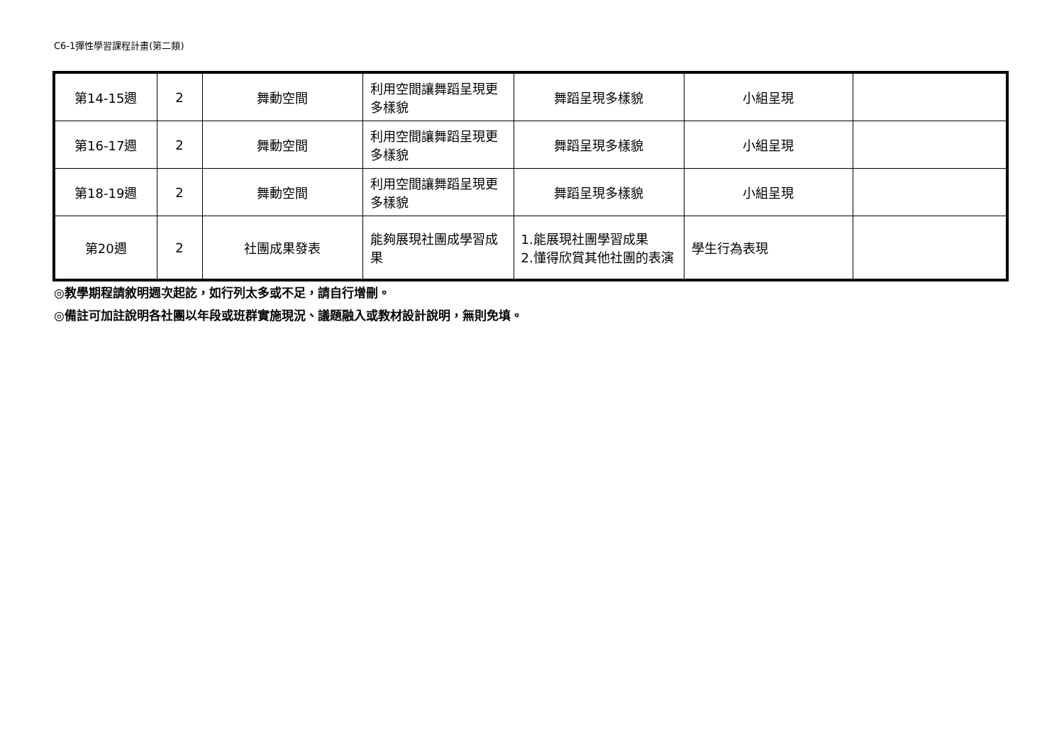C6-1彈性學習課程計畫(第二類)
| 第14-15週 | 2 | 舞動空間 | 利用空間讓舞蹈呈現更多樣貌 | 舞蹈呈現多樣貌 | 小組呈現 | |
| 第16-17週 | 2 | 舞動空間 | 利用空間讓舞蹈呈現更多樣貌 | 舞蹈呈現多樣貌 | 小組呈現 | |
| 第18-19週 | 2 | 舞動空間 | 利用空間讓舞蹈呈現更多樣貌 | 舞蹈呈現多樣貌 | 小組呈現 | |
| 第20週 | 2 | 社團成果發表 | 能夠展現社團成學習成果 | 1.能展現社團學習成果 2.懂得欣賞其他社團的表演 | 學生行為表現 | |
◎教學期程請敘明週次起訖，如行列太多或不足，請自行增刪。
◎備註可加註說明各社團以年段或班群實施現況、議題融入或教材設計說明，無則免填。